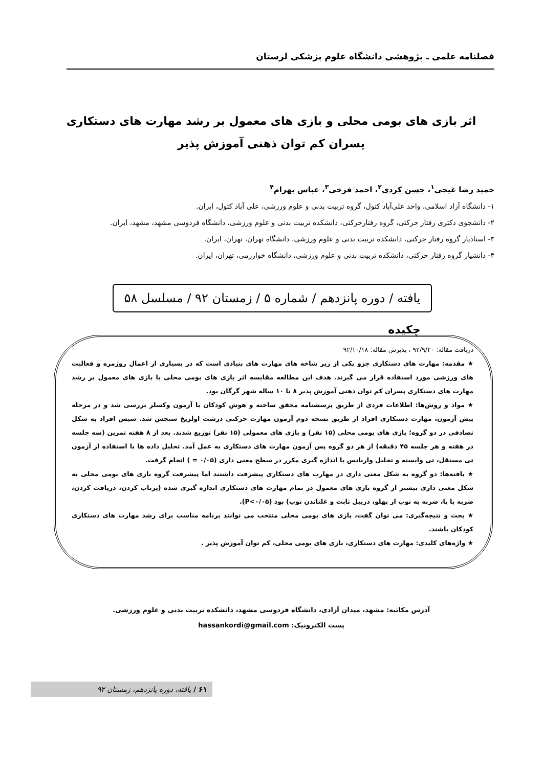فصلنامه علمی ـ پژوهشی دانشگاه علوم پزشکی لرستان
اثر بازی های بومی محلی و بازی های معمول بر رشد مهارت های دستکاری پسران کم توان ذهنی آموزش پذیر
حمید رضا غیجی<sup>۱</sup>، حسن کردی<sup>۲</sup>، احمد فرخی<sup>۳</sup>، عباس بهرام<sup>۴</sup>
۱- دانشگاه آزاد اسلامی، واحد علی‌آباد کتول، گروه تربیت بدنی و علوم ورزشی، علی آباد کتول، ایران.
۲- دانشجوی دکتری رفتار حرکتی، گروه رفتارحرکتی، دانشکده تربیت بدنی و علوم ورزشی، دانشگاه فردوسی مشهد، مشهد، ایران.
۳- استادیار گروه رفتار حرکتی، دانشکده تربیت بدنی و علوم ورزشی، دانشگاه تهران، تهران، ایران.
۴- دانشیار گروه رفتار حرکتی، دانشکده تربیت بدنی و علوم ورزشی، دانشگاه خوارزمی، تهران، ایران.
یافته / دوره پانزدهم / شماره ۵ / زمستان ۹۲ / مسلسل ۵۸
چکیده
دریافت مقاله: ۹۲/۹/۲۰ ، پذیرش مقاله: ۹۲/۱۰/۱۸
★ مقدمه: مهارت های دستکاری جزو یکی از زیر شاخه های مهارت های بنیادی است که در بسیاری از اعمال روزمره و فعالیت های ورزشی مورد استفاده قرار می گیرند. هدف این مطالعه مقایسه اثر بازی های بومی محلی با بازی های معمول بر رشد مهارت های دستکاری پسران کم توان ذهنی آموزش پذیر ۸ تا ۱۰ ساله شهر گرگان بود.
★ مواد و روش‌ها: اطلاعات فردی از طریق پرسشنامه محقق ساخته و هوش کودکان با آزمون وکسلر بررسی شد و در مرحله پیش آزمون، مهارت دستکاری افراد از طریق نسخه دوم آزمون مهارت حرکتی درشت اولریخ سنجش شد. سپس افراد به شکل تصادفی در دو گروه؛ بازی های بومی محلی (۱۵ نفر) و بازی های معمولی (۱۵ نفر) توزیع شدند. بعد از ۸ هفته تمرین (سه جلسه در هفته و هر جلسه ۴۵ دقیقه) از هر دو گروه پس آزمون مهارت های دستکاری به عمل آمد. تحلیل داده ها با استفاده از آزمون تی مستقل، تی وابسته و تحلیل واریانس با اندازه گیری مکرر در سطح معنی داری (۰/۰۵ = ) انجام گرفت.
★ یافته‌ها: دو گروه به شکل معنی داری در مهارت های دستکاری پیشرفت داشتند اما پیشرفت گروه بازی های بومی محلی به شکل معنی داری بیشتر از گروه بازی های معمول در تمام مهارت های دستکاری اندازه گیری شده (پرتاب کردن، دریافت کردن، ضربه با پا، ضربه به توپ از پهلو، دریبل ثابت و غلتاندن توپ) بود (P<۰/۰۵).
★ بحث و نتیجه‌گیری: می توان گفت، بازی های بومی محلی منتخب می توانند برنامه مناسب برای رشد مهارت های دستکاری کودکان باشند.
★ واژه‌های کلیدی: مهارت های دستکاری، بازی های بومی محلی، کم توان آموزش پذیر .
آدرس مکاتبه: مشهد، میدان آزادی، دانشگاه فردوسی مشهد، دانشکده تربیت بدنی و علوم ورزشی.
پست الکترونیک: hassankordi@gmail.com
۶۱ / یافته، دوره پانزدهم، زمستان ۹۲